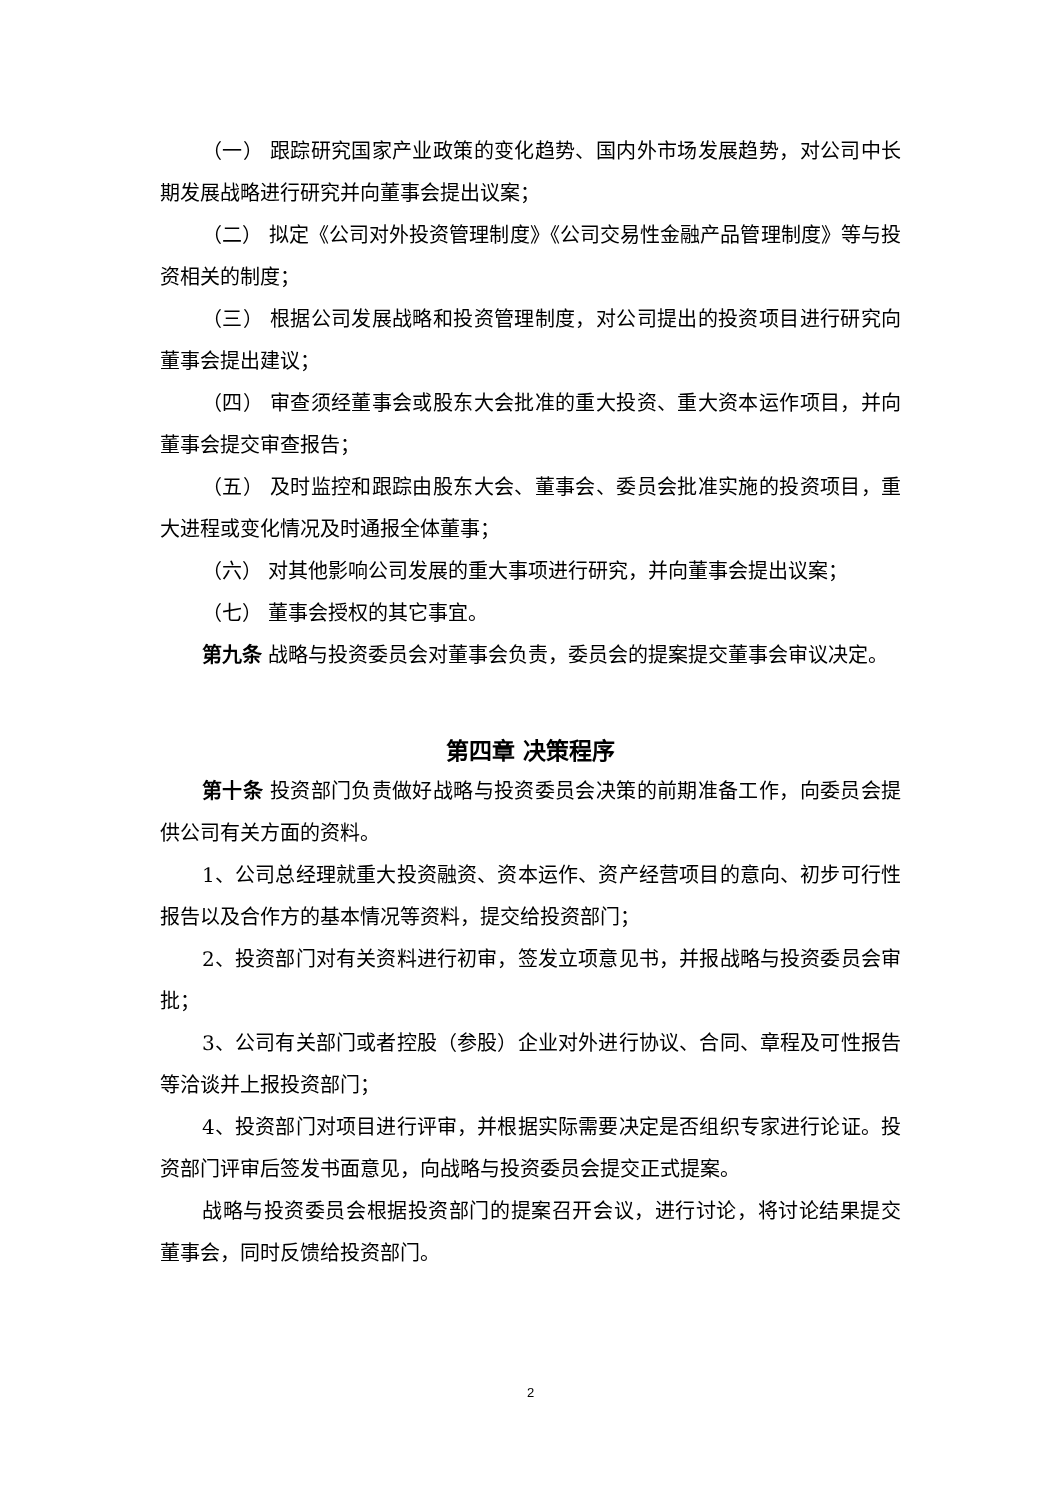（一） 跟踪研究国家产业政策的变化趋势、国内外市场发展趋势，对公司中长期发展战略进行研究并向董事会提出议案；
（二） 拟定《公司对外投资管理制度》《公司交易性金融产品管理制度》等与投资相关的制度；
（三） 根据公司发展战略和投资管理制度，对公司提出的投资项目进行研究向董事会提出建议；
（四） 审查须经董事会或股东大会批准的重大投资、重大资本运作项目，并向董事会提交审查报告；
（五） 及时监控和跟踪由股东大会、董事会、委员会批准实施的投资项目，重大进程或变化情况及时通报全体董事；
（六） 对其他影响公司发展的重大事项进行研究，并向董事会提出议案；
（七） 董事会授权的其它事宜。
第九条 战略与投资委员会对董事会负责，委员会的提案提交董事会审议决定。
第四章 决策程序
第十条 投资部门负责做好战略与投资委员会决策的前期准备工作，向委员会提供公司有关方面的资料。
1、公司总经理就重大投资融资、资本运作、资产经营项目的意向、初步可行性报告以及合作方的基本情况等资料，提交给投资部门；
2、投资部门对有关资料进行初审，签发立项意见书，并报战略与投资委员会审批；
3、公司有关部门或者控股（参股）企业对外进行协议、合同、章程及可性报告等洽谈并上报投资部门；
4、投资部门对项目进行评审，并根据实际需要决定是否组织专家进行论证。投资部门评审后签发书面意见，向战略与投资委员会提交正式提案。
战略与投资委员会根据投资部门的提案召开会议，进行讨论，将讨论结果提交董事会，同时反馈给投资部门。
2